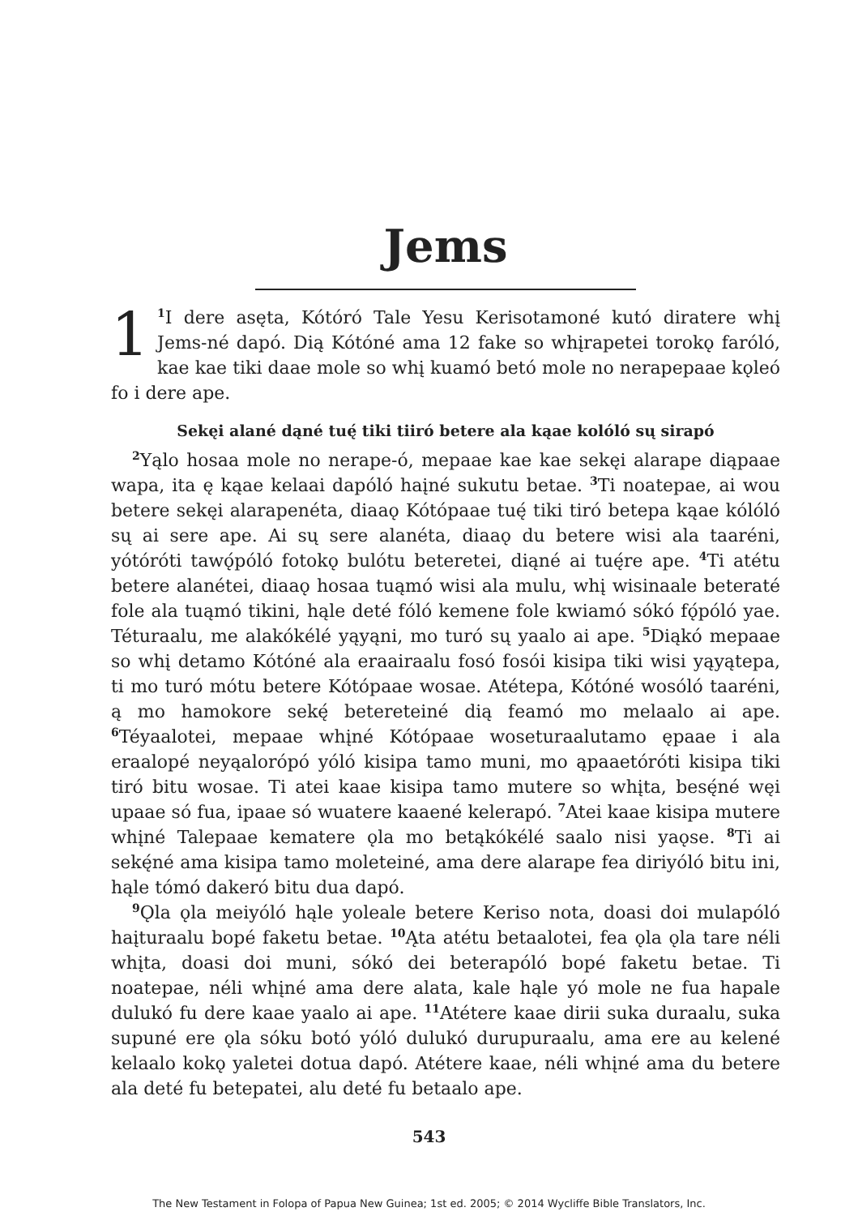Jems
1<sup>1</sup>I dere asęta, Kótóró Tale Yesu Kerisotamoné kutó diratere whį Jems-né dapó. Dią Kótóné ama 12 fake so whįrapetei torokǫ faróló, kae kae tiki daae mole so whį kuamó betó mole no nerapepaae kǫleó fo i dere ape.
Sekęi alané dąné tuę́ tiki tiiró betere ala kąae kolóló sų sirapó
<sup>2</sup> Yąlo hosaa mole no nerape-ó, mepaae kae kae sekęi alarape diąpaae wapa, ita ę kąae kelaai dapóló haįné sukutu betae. <sup>3</sup>Ti noatepae, ai wou betere sekęi alarapenéta, diaaǫ Kótópaae tuę́ tiki tiró betepa kąae kólóló sų ai sere ape. Ai sų sere alanéta, diaaǫ du betere wisi ala taaréni, yótóróti tawǫ́póló fotokǫ bulótu beteretei, diąné ai tuę́re ape. <sup>4</sup>Ti atétu betere alanétei, diaaǫ hosaa tuąmó wisi ala mulu, whį wisinaale beteraté fole ala tuąmó tikini, hąle deté fóló kemene fole kwiamó sókó fǫ́póló yae. Téturaalu, me alakókélé yąyąni, mo turó sų yaalo ai ape. <sup>5</sup>Diąkó mepaae so whį detamo Kótóné ala eraairaalu fosó fosói kisipa tiki wisi yąyątepa, ti mo turó mótu betere Kótópaae wosae. Atétepa, Kótóné wosóló taaréni, ą mo hamokore sekę́ betereteiné dią feamó mo melaalo ai ape. <sup>6</sup>Téyaalotei, mepaae whįné Kótópaae woseturaalutamo ępaae i ala eraalopé neyąalorópó yóló kisipa tamo muni, mo ąpaaetóróti kisipa tiki tiró bitu wosae. Ti atei kaae kisipa tamo mutere so whįta, besę́né węi upaae só fua, ipaae só wuatere kaaené kelerapó. <sup>7</sup>Atei kaae kisipa mutere whįné Talepaae kematere ǫla mo betąkókélé saalo nisi yaǫse. <sup>8</sup>Ti ai sekę́né ama kisipa tamo moleteiné, ama dere alarape fea diriyóló bitu ini, hąle tómó dakeró bitu dua dapó.
<sup>9</sup> Ǫla ǫla meiyóló hąle yoleale betere Keriso nota, doasi doi mulapóló haįturaalu bopé faketu betae. <sup>10</sup>Ąta atétu betaalotei, fea ǫla ǫla tare néli whįta, doasi doi muni, sókó dei beterapóló bopé faketu betae. Ti noatepae, néli whįné ama dere alata, kale hąle yó mole ne fua hapale dulukó fu dere kaae yaalo ai ape. <sup>11</sup>Atétere kaae dirii suka duraalu, suka supuné ere ǫla sóku botó yóló dulukó durupuraalu, ama ere au kelené kelaalo kokǫ yaletei dotua dapó. Atétere kaae, néli whįné ama du betere ala deté fu betepatei, alu deté fu betaalo ape.
543
The New Testament in Folopa of Papua New Guinea; 1st ed. 2005; © 2014 Wycliffe Bible Translators, Inc.